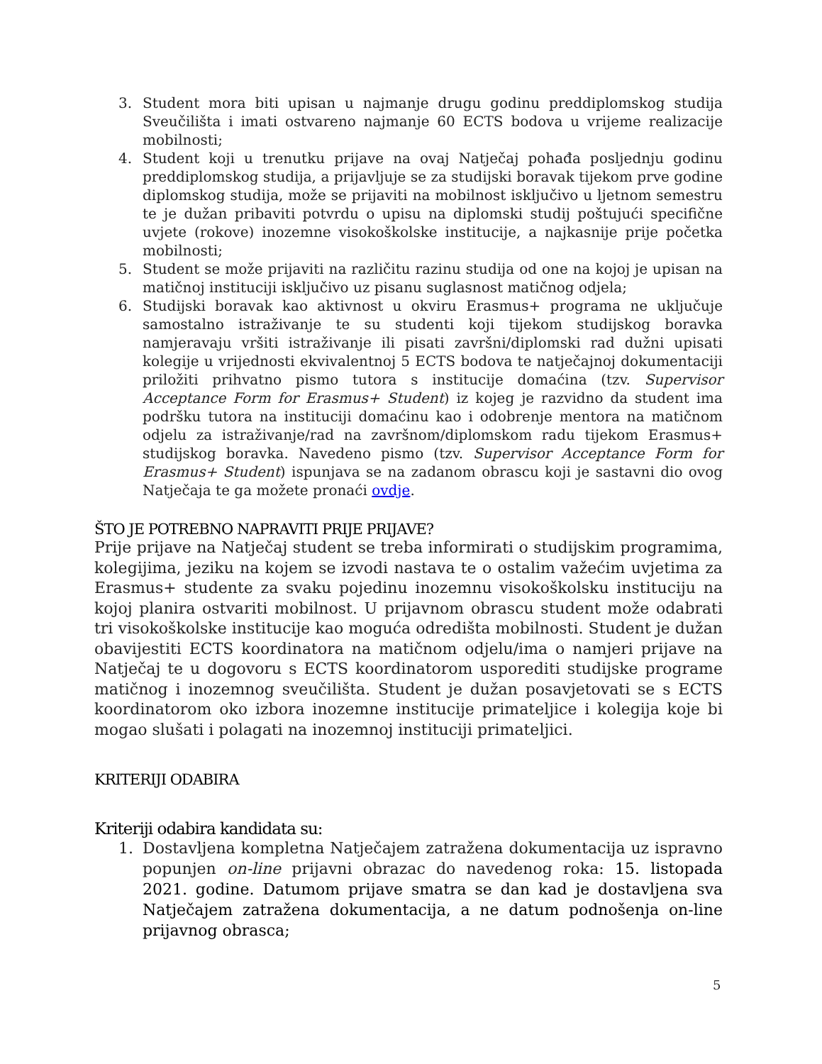3. Student mora biti upisan u najmanje drugu godinu preddiplomskog studija Sveučilišta i imati ostvareno najmanje 60 ECTS bodova u vrijeme realizacije mobilnosti;
4. Student koji u trenutku prijave na ovaj Natječaj pohađa posljednju godinu preddiplomskog studija, a prijavljuje se za studijski boravak tijekom prve godine diplomskog studija, može se prijaviti na mobilnost isključivo u ljetnom semestru te je dužan pribaviti potvrdu o upisu na diplomski studij poštujući specifične uvjete (rokove) inozemne visokoškolske institucije, a najkasnije prije početka mobilnosti;
5. Student se može prijaviti na različitu razinu studija od one na kojoj je upisan na matičnoj instituciji isključivo uz pisanu suglasnost matičnog odjela;
6. Studijski boravak kao aktivnost u okviru Erasmus+ programa ne uključuje samostalno istraživanje te su studenti koji tijekom studijskog boravka namjeravaju vršiti istraživanje ili pisati završni/diplomski rad dužni upisati kolegije u vrijednosti ekvivalentnoj 5 ECTS bodova te natječajnoj dokumentaciji priložiti prihvatno pismo tutora s institucije domaćina (tzv. Supervisor Acceptance Form for Erasmus+ Student) iz kojeg je razvidno da student ima podršku tutora na instituciji domaćinu kao i odobrenje mentora na matičnom odjelu za istraživanje/rad na završnom/diplomskom radu tijekom Erasmus+ studijskog boravka. Navedeno pismo (tzv. Supervisor Acceptance Form for Erasmus+ Student) ispunjava se na zadanom obrascu koji je sastavni dio ovog Natječaja te ga možete pronaći ovdje.
ŠTO JE POTREBNO NAPRAVITI PRIJE PRIJAVE?
Prije prijave na Natječaj student se treba informirati o studijskim programima, kolegijima, jeziku na kojem se izvodi nastava te o ostalim važećim uvjetima za Erasmus+ studente za svaku pojedinu inozemnu visokoškolsku instituciju na kojoj planira ostvariti mobilnost. U prijavnom obrascu student može odabrati tri visokoškolske institucije kao moguća odredišta mobilnosti. Student je dužan obavijestiti ECTS koordinatora na matičnom odjelu/ima o namjeri prijave na Natječaj te u dogovoru s ECTS koordinatorom usporediti studijske programe matičnog i inozemnog sveučilišta. Student je dužan posavjetovati se s ECTS koordinatorom oko izbora inozemne institucije primateljice i kolegija koje bi mogao slušati i polagati na inozemnoj instituciji primateljici.
KRITERIJI ODABIRA
Kriteriji odabira kandidata su:
1. Dostavljena kompletna Natječajem zatražena dokumentacija uz ispravno popunjen on-line prijavni obrazac do navedenog roka: 15. listopada 2021. godine. Datumom prijave smatra se dan kad je dostavljena sva Natječajem zatražena dokumentacija, a ne datum podnošenja on-line prijavnog obrasca;
5